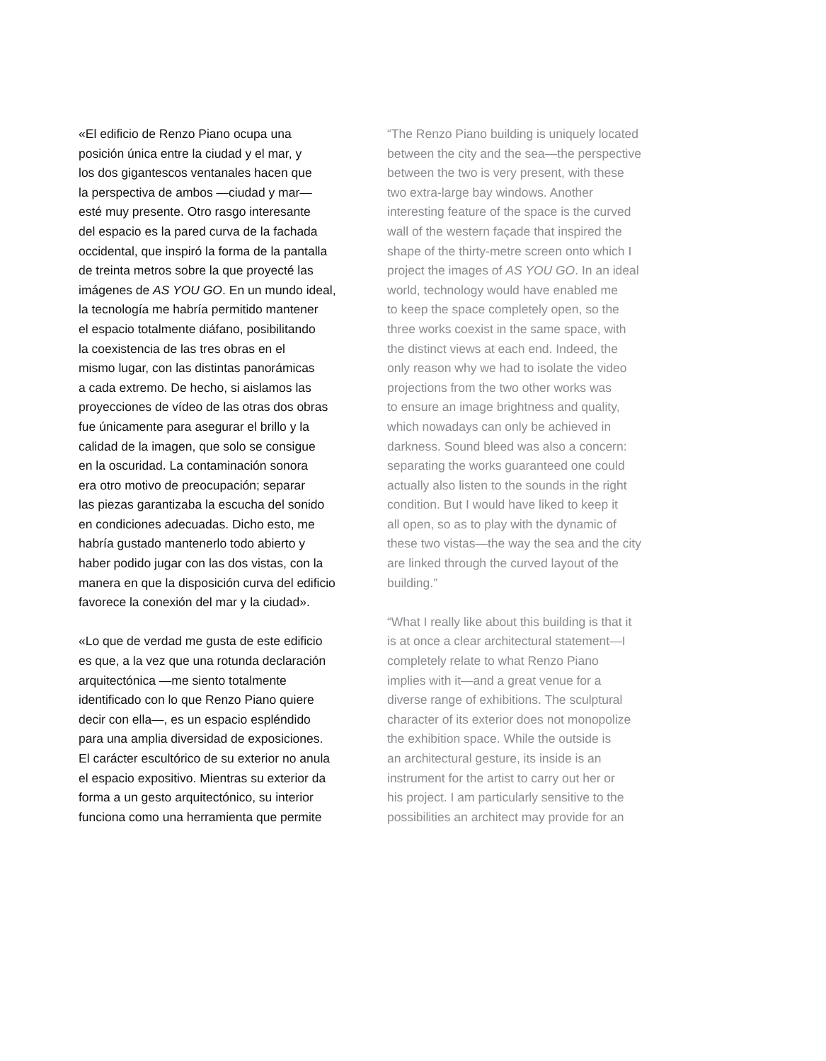«El edificio de Renzo Piano ocupa una
posición única entre la ciudad y el mar, y
los dos gigantescos ventanales hacen que
la perspectiva de ambos —ciudad y mar—
esté muy presente. Otro rasgo interesante
del espacio es la pared curva de la fachada
occidental, que inspiró la forma de la pantalla
de treinta metros sobre la que proyecté las
imágenes de AS YOU GO. En un mundo ideal,
la tecnología me habría permitido mantener
el espacio totalmente diáfano, posibilitando
la coexistencia de las tres obras en el
mismo lugar, con las distintas panorámicas
a cada extremo. De hecho, si aislamos las
proyecciones de vídeo de las otras dos obras
fue únicamente para asegurar el brillo y la
calidad de la imagen, que solo se consigue
en la oscuridad. La contaminación sonora
era otro motivo de preocupación; separar
las piezas garantizaba la escucha del sonido
en condiciones adecuadas. Dicho esto, me
habría gustado mantenerlo todo abierto y
haber podido jugar con las dos vistas, con la
manera en que la disposición curva del edificio
favorece la conexión del mar y la ciudad».
«Lo que de verdad me gusta de este edificio
es que, a la vez que una rotunda declaración
arquitectónica —me siento totalmente
identificado con lo que Renzo Piano quiere
decir con ella—, es un espacio espléndido
para una amplia diversidad de exposiciones.
El carácter escultórico de su exterior no anula
el espacio expositivo. Mientras su exterior da
forma a un gesto arquitectónico, su interior
funciona como una herramienta que permite
“The Renzo Piano building is uniquely located
between the city and the sea—the perspective
between the two is very present, with these
two extra-large bay windows. Another
interesting feature of the space is the curved
wall of the western façade that inspired the
shape of the thirty-metre screen onto which I
project the images of AS YOU GO. In an ideal
world, technology would have enabled me
to keep the space completely open, so the
three works coexist in the same space, with
the distinct views at each end. Indeed, the
only reason why we had to isolate the video
projections from the two other works was
to ensure an image brightness and quality,
which nowadays can only be achieved in
darkness. Sound bleed was also a concern:
separating the works guaranteed one could
actually also listen to the sounds in the right
condition. But I would have liked to keep it
all open, so as to play with the dynamic of
these two vistas—the way the sea and the city
are linked through the curved layout of the
building.”
“What I really like about this building is that it
is at once a clear architectural statement—I
completely relate to what Renzo Piano
implies with it—and a great venue for a
diverse range of exhibitions. The sculptural
character of its exterior does not monopolize
the exhibition space. While the outside is
an architectural gesture, its inside is an
instrument for the artist to carry out her or
his project. I am particularly sensitive to the
possibilities an architect may provide for an